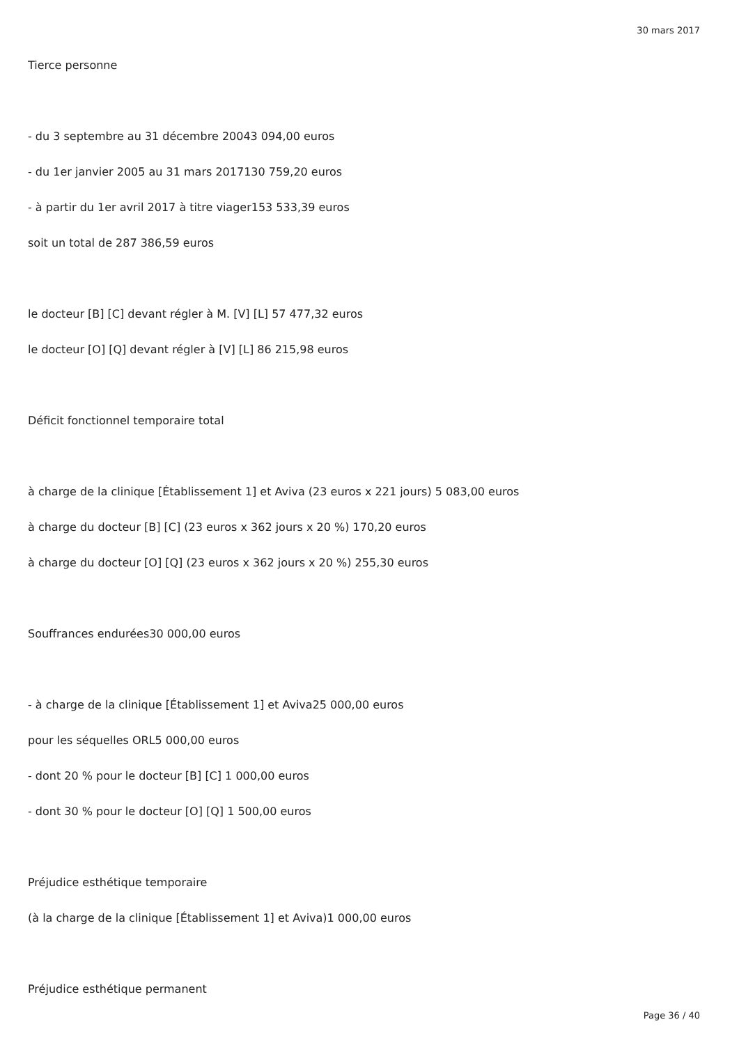30 mars 2017
Tierce personne
- du 3 septembre au 31 décembre 20043 094,00 euros
- du 1er janvier 2005 au 31 mars 2017130 759,20 euros
- à partir du 1er avril 2017 à titre viager153 533,39 euros
soit un total de 287 386,59 euros
le docteur [B] [C] devant régler à M. [V] [L] 57 477,32 euros
le docteur [O] [Q] devant régler à [V] [L] 86 215,98 euros
Déficit fonctionnel temporaire total
à charge de la clinique [Établissement 1] et Aviva (23 euros x 221 jours) 5 083,00 euros
à charge du docteur [B] [C] (23 euros x 362 jours x 20 %) 170,20 euros
à charge du docteur [O] [Q] (23 euros x 362 jours x 20 %) 255,30 euros
Souffrances endurées30 000,00 euros
- à charge de la clinique [Établissement 1] et Aviva25 000,00 euros
pour les séquelles ORL5 000,00 euros
- dont 20 % pour le docteur [B] [C] 1 000,00 euros
- dont 30 % pour le docteur [O] [Q] 1 500,00 euros
Préjudice esthétique temporaire
(à la charge de la clinique [Établissement 1] et Aviva)1 000,00 euros
Préjudice esthétique permanent
Page 36 / 40